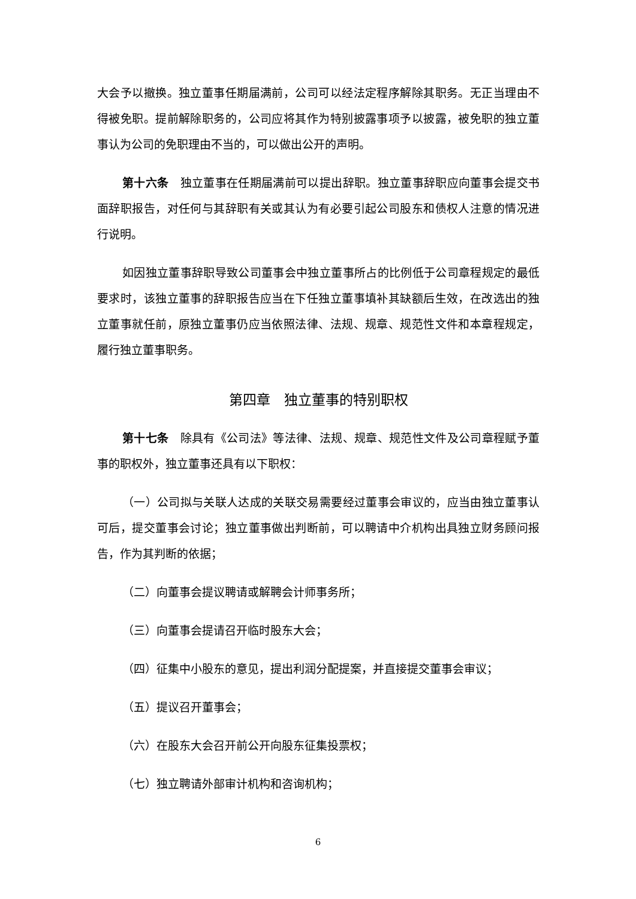大会予以撤换。独立董事任期届满前，公司可以经法定程序解除其职务。无正当理由不得被免职。提前解除职务的，公司应将其作为特别披露事项予以披露，被免职的独立董事认为公司的免职理由不当的，可以做出公开的声明。
第十六条　独立董事在任期届满前可以提出辞职。独立董事辞职应向董事会提交书面辞职报告，对任何与其辞职有关或其认为有必要引起公司股东和债权人注意的情况进行说明。
如因独立董事辞职导致公司董事会中独立董事所占的比例低于公司章程规定的最低要求时，该独立董事的辞职报告应当在下任独立董事填补其缺额后生效，在改选出的独立董事就任前，原独立董事仍应当依照法律、法规、规章、规范性文件和本章程规定，履行独立董事职务。
第四章　独立董事的特别职权
第十七条　除具有《公司法》等法律、法规、规章、规范性文件及公司章程赋予董事的职权外，独立董事还具有以下职权：
（一）公司拟与关联人达成的关联交易需要经过董事会审议的，应当由独立董事认可后，提交董事会讨论；独立董事做出判断前，可以聘请中介机构出具独立财务顾问报告，作为其判断的依据；
（二）向董事会提议聘请或解聘会计师事务所；
（三）向董事会提请召开临时股东大会；
（四）征集中小股东的意见，提出利润分配提案，并直接提交董事会审议；
（五）提议召开董事会；
（六）在股东大会召开前公开向股东征集投票权；
（七）独立聘请外部审计机构和咨询机构；
6